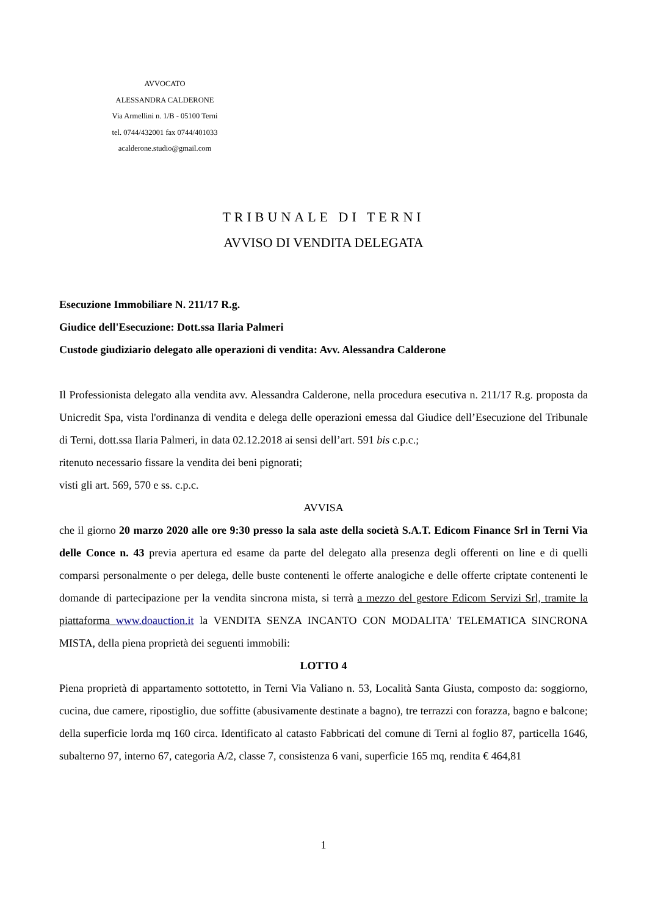AVVOCATO
ALESSANDRA CALDERONE
Via Armellini n. 1/B - 05100 Terni
tel. 0744/432001 fax 0744/401033
acalderone.studio@gmail.com
TRIBUNALE DI TERNI
AVVISO DI VENDITA DELEGATA
Esecuzione Immobiliare N. 211/17 R.g.
Giudice dell'Esecuzione: Dott.ssa Ilaria Palmeri
Custode giudiziario delegato alle operazioni di vendita: Avv. Alessandra Calderone
Il Professionista delegato alla vendita avv. Alessandra Calderone, nella procedura esecutiva n. 211/17 R.g. proposta da Unicredit Spa, vista l'ordinanza di vendita e delega delle operazioni emessa dal Giudice dell’Esecuzione del Tribunale di Terni, dott.ssa Ilaria Palmeri, in data 02.12.2018 ai sensi dell’art. 591 bis c.p.c.;
ritenuto necessario fissare la vendita dei beni pignorati;
visti gli art. 569, 570 e ss. c.p.c.
AVVISA
che il giorno 20 marzo 2020 alle ore 9:30 presso la sala aste della società S.A.T. Edicom Finance Srl in Terni Via delle Conce n. 43 previa apertura ed esame da parte del delegato alla presenza degli offerenti on line e di quelli comparsi personalmente o per delega, delle buste contenenti le offerte analogiche e delle offerte criptate contenenti le domande di partecipazione per la vendita sincrona mista, si terrà a mezzo del gestore Edicom Servizi Srl, tramite la piattaforma www.doauction.it la VENDITA SENZA INCANTO CON MODALITA' TELEMATICA SINCRONA MISTA, della piena proprietà dei seguenti immobili:
LOTTO 4
Piena proprietà di appartamento sottotetto, in Terni Via Valiano n. 53, Località Santa Giusta, composto da: soggiorno, cucina, due camere, ripostiglio, due soffitte (abusivamente destinate a bagno), tre terrazzi con forazza, bagno e balcone; della superficie lorda mq 160 circa. Identificato al catasto Fabbricati del comune di Terni al foglio 87, particella 1646, subalterno 97, interno 67, categoria A/2, classe 7, consistenza 6 vani, superficie 165 mq, rendita € 464,81
1